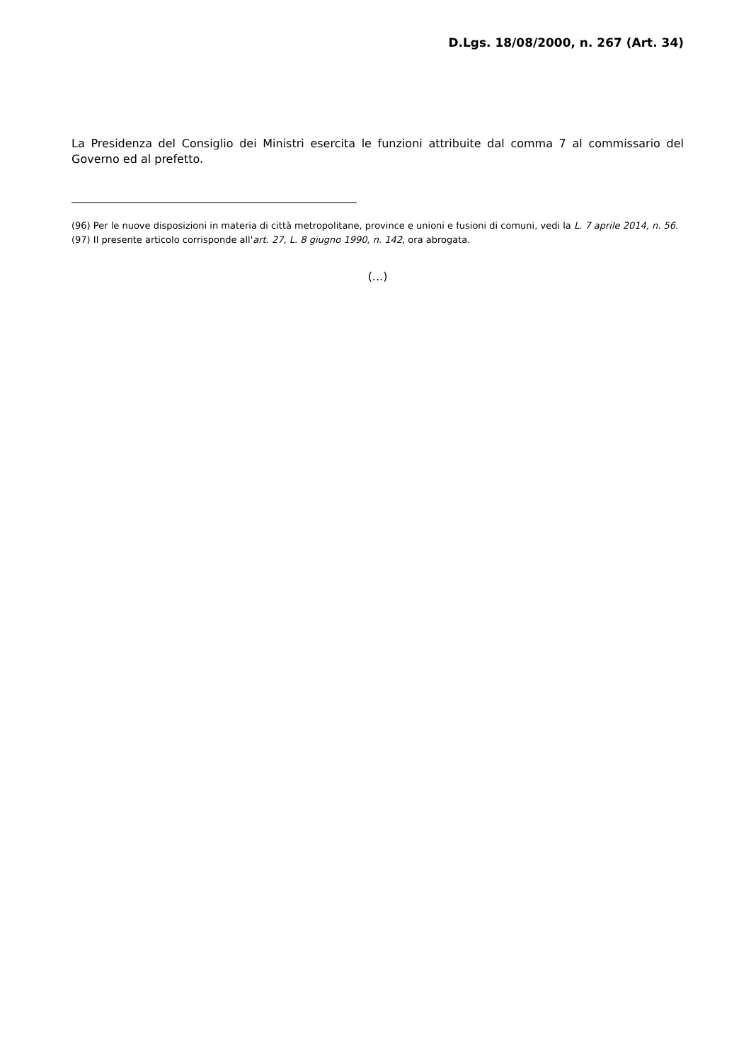D.Lgs. 18/08/2000, n. 267 (Art. 34)
La Presidenza del Consiglio dei Ministri esercita le funzioni attribuite dal comma 7 al commissario del Governo ed al prefetto.
(96) Per le nuove disposizioni in materia di città metropolitane, province e unioni e fusioni di comuni, vedi la L. 7 aprile 2014, n. 56.
(97) Il presente articolo corrisponde all'art. 27, L. 8 giugno 1990, n. 142, ora abrogata.
(...)